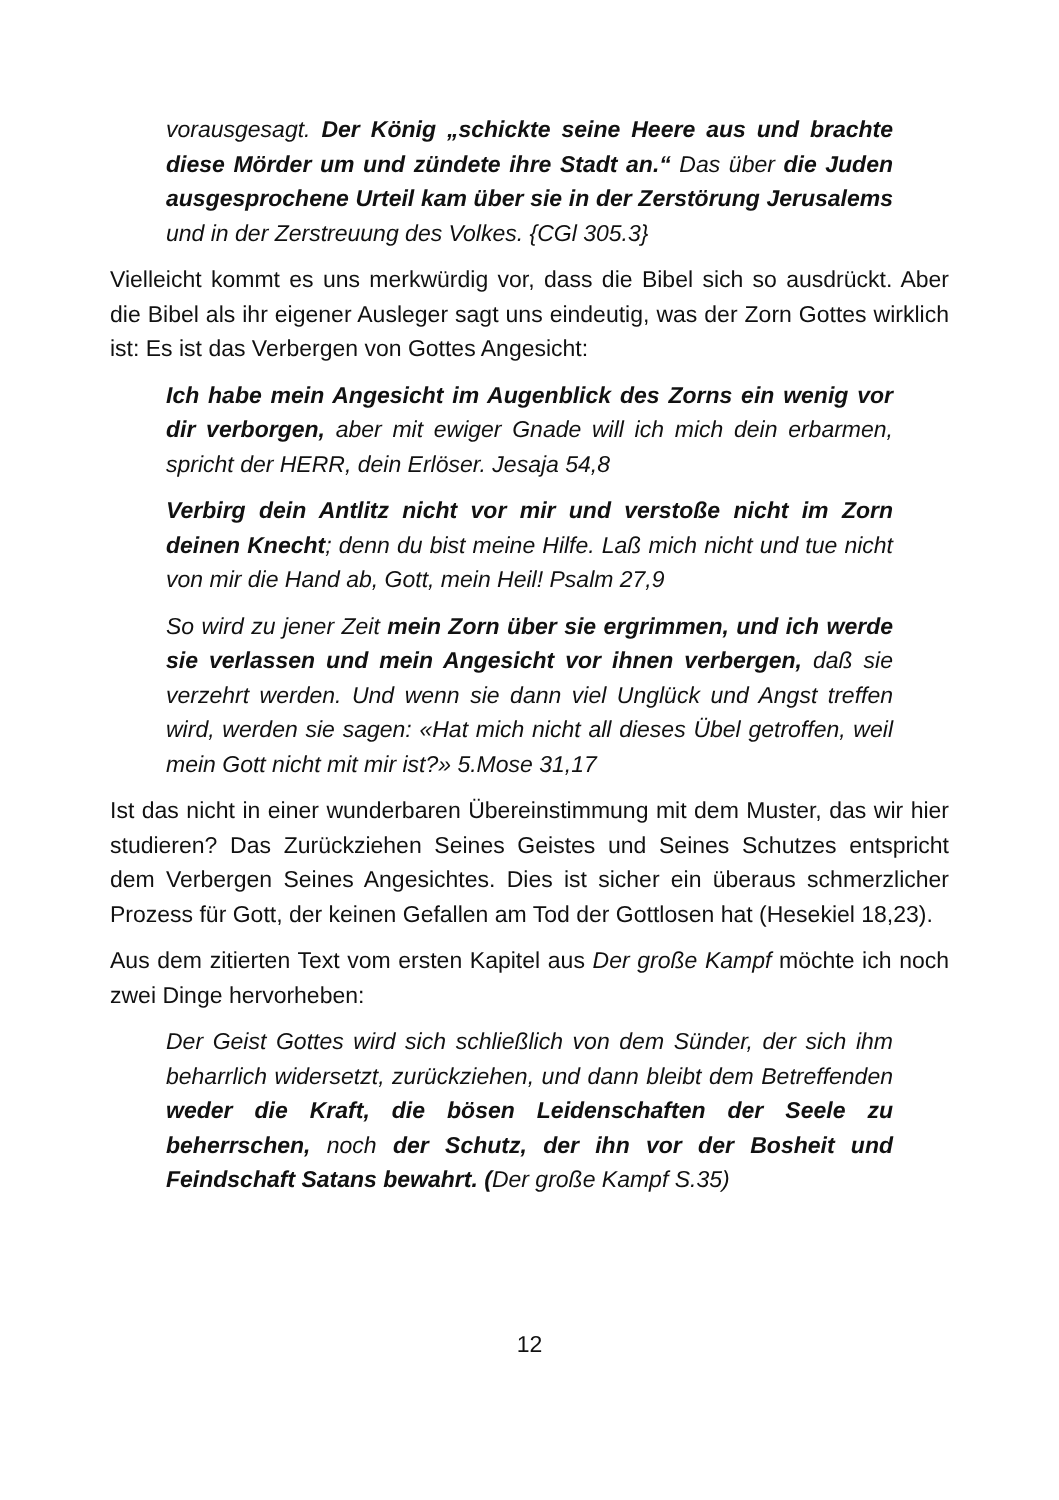vorausgesagt. Der König „schickte seine Heere aus und brachte diese Mörder um und zündete ihre Stadt an.“ Das über die Juden ausgesprochene Urteil kam über sie in der Zerstörung Jerusalems und in der Zerstreuung des Volkes. {CGl 305.3}
Vielleicht kommt es uns merkwürdig vor, dass die Bibel sich so ausdrückt. Aber die Bibel als ihr eigener Ausleger sagt uns eindeutig, was der Zorn Gottes wirklich ist: Es ist das Verbergen von Gottes Angesicht:
Ich habe mein Angesicht im Augenblick des Zorns ein wenig vor dir verborgen, aber mit ewiger Gnade will ich mich dein erbarmen, spricht der HERR, dein Erlöser. Jesaja 54,8
Verbirg dein Antlitz nicht vor mir und verstoße nicht im Zorn deinen Knecht; denn du bist meine Hilfe. Laß mich nicht und tue nicht von mir die Hand ab, Gott, mein Heil! Psalm 27,9
So wird zu jener Zeit mein Zorn über sie ergrimmen, und ich werde sie verlassen und mein Angesicht vor ihnen verbergen, daß sie verzehrt werden. Und wenn sie dann viel Unglück und Angst treffen wird, werden sie sagen: «Hat mich nicht all dieses Übel getroffen, weil mein Gott nicht mit mir ist?» 5.Mose 31,17
Ist das nicht in einer wunderbaren Übereinstimmung mit dem Muster, das wir hier studieren? Das Zurückziehen Seines Geistes und Seines Schutzes entspricht dem Verbergen Seines Angesichtes. Dies ist sicher ein überaus schmerzlicher Prozess für Gott, der keinen Gefallen am Tod der Gottlosen hat (Hesekiel 18,23).
Aus dem zitierten Text vom ersten Kapitel aus Der große Kampf möchte ich noch zwei Dinge hervorheben:
Der Geist Gottes wird sich schließlich von dem Sünder, der sich ihm beharrlich widersetzt, zurückziehen, und dann bleibt dem Betreffenden weder die Kraft, die bösen Leidenschaften der Seele zu beherrschen, noch der Schutz, der ihn vor der Bosheit und Feindschaft Satans bewahrt. (Der große Kampf S.35)
12